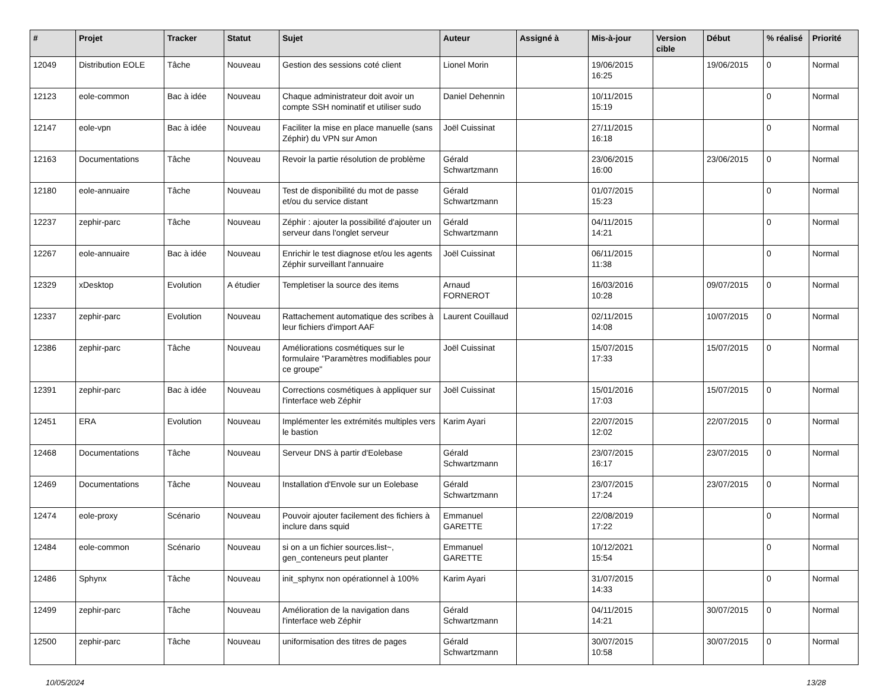| # | Projet | Tracker | Statut | Sujet | Auteur | Assigné à | Mis-à-jour | Version cible | Début | % réalisé | Priorité |
| --- | --- | --- | --- | --- | --- | --- | --- | --- | --- | --- | --- |
| 12049 | Distribution EOLE | Tâche | Nouveau | Gestion des sessions coté client | Lionel Morin | | 19/06/2015 16:25 | | 19/06/2015 | 0 | Normal |
| 12123 | eole-common | Bac à idée | Nouveau | Chaque administrateur doit avoir un compte SSH nominatif et utiliser sudo | Daniel Dehennin | | 10/11/2015 15:19 | | | 0 | Normal |
| 12147 | eole-vpn | Bac à idée | Nouveau | Faciliter la mise en place manuelle (sans Zéphir) du VPN sur Amon | Joël Cuissinat | | 27/11/2015 16:18 | | | 0 | Normal |
| 12163 | Documentations | Tâche | Nouveau | Revoir la partie résolution de problème | Gérald Schwartzmann | | 23/06/2015 16:00 | | 23/06/2015 | 0 | Normal |
| 12180 | eole-annuaire | Tâche | Nouveau | Test de disponibilité du mot de passe et/ou du service distant | Gérald Schwartzmann | | 01/07/2015 15:23 | | | 0 | Normal |
| 12237 | zephir-parc | Tâche | Nouveau | Zéphir : ajouter la possibilité d'ajouter un serveur dans l'onglet serveur | Gérald Schwartzmann | | 04/11/2015 14:21 | | | 0 | Normal |
| 12267 | eole-annuaire | Bac à idée | Nouveau | Enrichir le test diagnose et/ou les agents Zéphir surveillant l'annuaire | Joël Cuissinat | | 06/11/2015 11:38 | | | 0 | Normal |
| 12329 | xDesktop | Evolution | A étudier | Templetiser la source des items | Arnaud FORNEROT | | 16/03/2016 10:28 | | 09/07/2015 | 0 | Normal |
| 12337 | zephir-parc | Evolution | Nouveau | Rattachement automatique des scribes à leur fichiers d'import AAF | Laurent Couillaud | | 02/11/2015 14:08 | | 10/07/2015 | 0 | Normal |
| 12386 | zephir-parc | Tâche | Nouveau | Améliorations cosmétiques sur le formulaire "Paramètres modifiables pour ce groupe" | Joël Cuissinat | | 15/07/2015 17:33 | | 15/07/2015 | 0 | Normal |
| 12391 | zephir-parc | Bac à idée | Nouveau | Corrections cosmétiques à appliquer sur l'interface web Zéphir | Joël Cuissinat | | 15/01/2016 17:03 | | 15/07/2015 | 0 | Normal |
| 12451 | ERA | Evolution | Nouveau | Implémenter les extrémités multiples vers le bastion | Karim Ayari | | 22/07/2015 12:02 | | 22/07/2015 | 0 | Normal |
| 12468 | Documentations | Tâche | Nouveau | Serveur DNS à partir d'Eolebase | Gérald Schwartzmann | | 23/07/2015 16:17 | | 23/07/2015 | 0 | Normal |
| 12469 | Documentations | Tâche | Nouveau | Installation d'Envole sur un Eolebase | Gérald Schwartzmann | | 23/07/2015 17:24 | | 23/07/2015 | 0 | Normal |
| 12474 | eole-proxy | Scénario | Nouveau | Pouvoir ajouter facilement des fichiers à inclure dans squid | Emmanuel GARETTE | | 22/08/2019 17:22 | | | 0 | Normal |
| 12484 | eole-common | Scénario | Nouveau | si on a un fichier sources.list~, gen_conteneurs peut planter | Emmanuel GARETTE | | 10/12/2021 15:54 | | | 0 | Normal |
| 12486 | Sphynx | Tâche | Nouveau | init_sphynx non opérationnel à 100% | Karim Ayari | | 31/07/2015 14:33 | | | 0 | Normal |
| 12499 | zephir-parc | Tâche | Nouveau | Amélioration de la navigation dans l'interface web Zéphir | Gérald Schwartzmann | | 04/11/2015 14:21 | | 30/07/2015 | 0 | Normal |
| 12500 | zephir-parc | Tâche | Nouveau | uniformisation des titres de pages | Gérald Schwartzmann | | 30/07/2015 10:58 | | 30/07/2015 | 0 | Normal |
10/05/2024 13/28